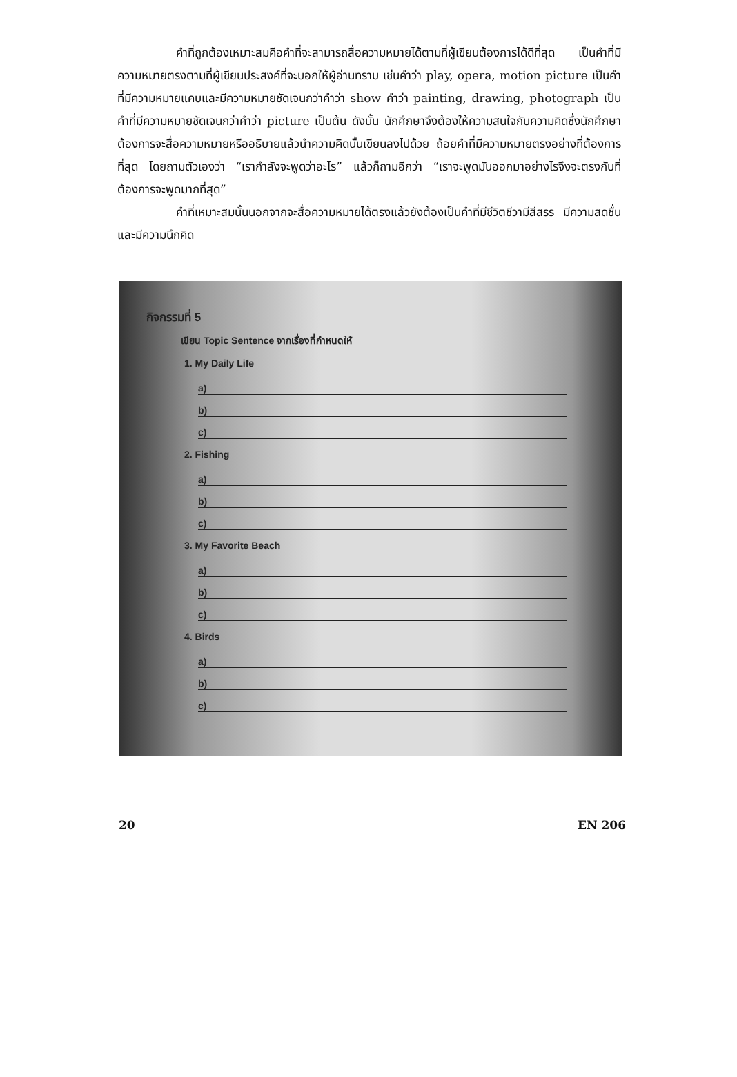คำที่ถูกต้องเหมาะสมคือคำที่จะสามารถสื่อความหมายได้ตามที่ผู้เขียนต้องการได้ดีที่สุด เป็นคำที่มีความหมายตรงตามที่ผู้เขียนประสงค์ที่จะบอกให้ผู้อ่านทราบ เช่นคำว่า play, opera, motion picture เป็นคำที่มีความหมายแคบและมีความหมายชัดเจนกว่าคำว่า show คำว่า painting, drawing, photograph เป็นคำที่มีความหมายชัดเจนกว่าคำว่า picture เป็นต้น ดังนั้น นักศึกษาจึงต้องให้ความสนใจกับความคิดซึ่งนักศึกษาต้องการจะสื่อความหมายหรืออธิบายแล้วนำความคิดนั้นเขียนลงไปด้วย ถ้อยคำที่มีความหมายตรงอย่างที่ต้องการที่สุด โดยถามตัวเองว่า “เรากำลังจะพูดว่าอะไร” แล้วก็ถามอีกว่า “เราจะพูดมันออกมาอย่างไรจึงจะตรงกับที่ต้องการจะพูดมากที่สุด”
คำที่เหมาะสมนั้นนอกจากจะสื่อความหมายได้ตรงแล้วยังต้องเป็นคำที่มีชีวิตชีวามีสีสรร มีความสดชื่น และมีความนึกคิด
กิจกรรมที่ 5
เขียน Topic Sentence จากเรื่องที่กำหนดให้
1. My Daily Life
a)
b)
c)
2. Fishing
a)
b)
c)
3. My Favorite Beach
a)
b)
c)
4. Birds
a)
b)
c)
20 EN 206